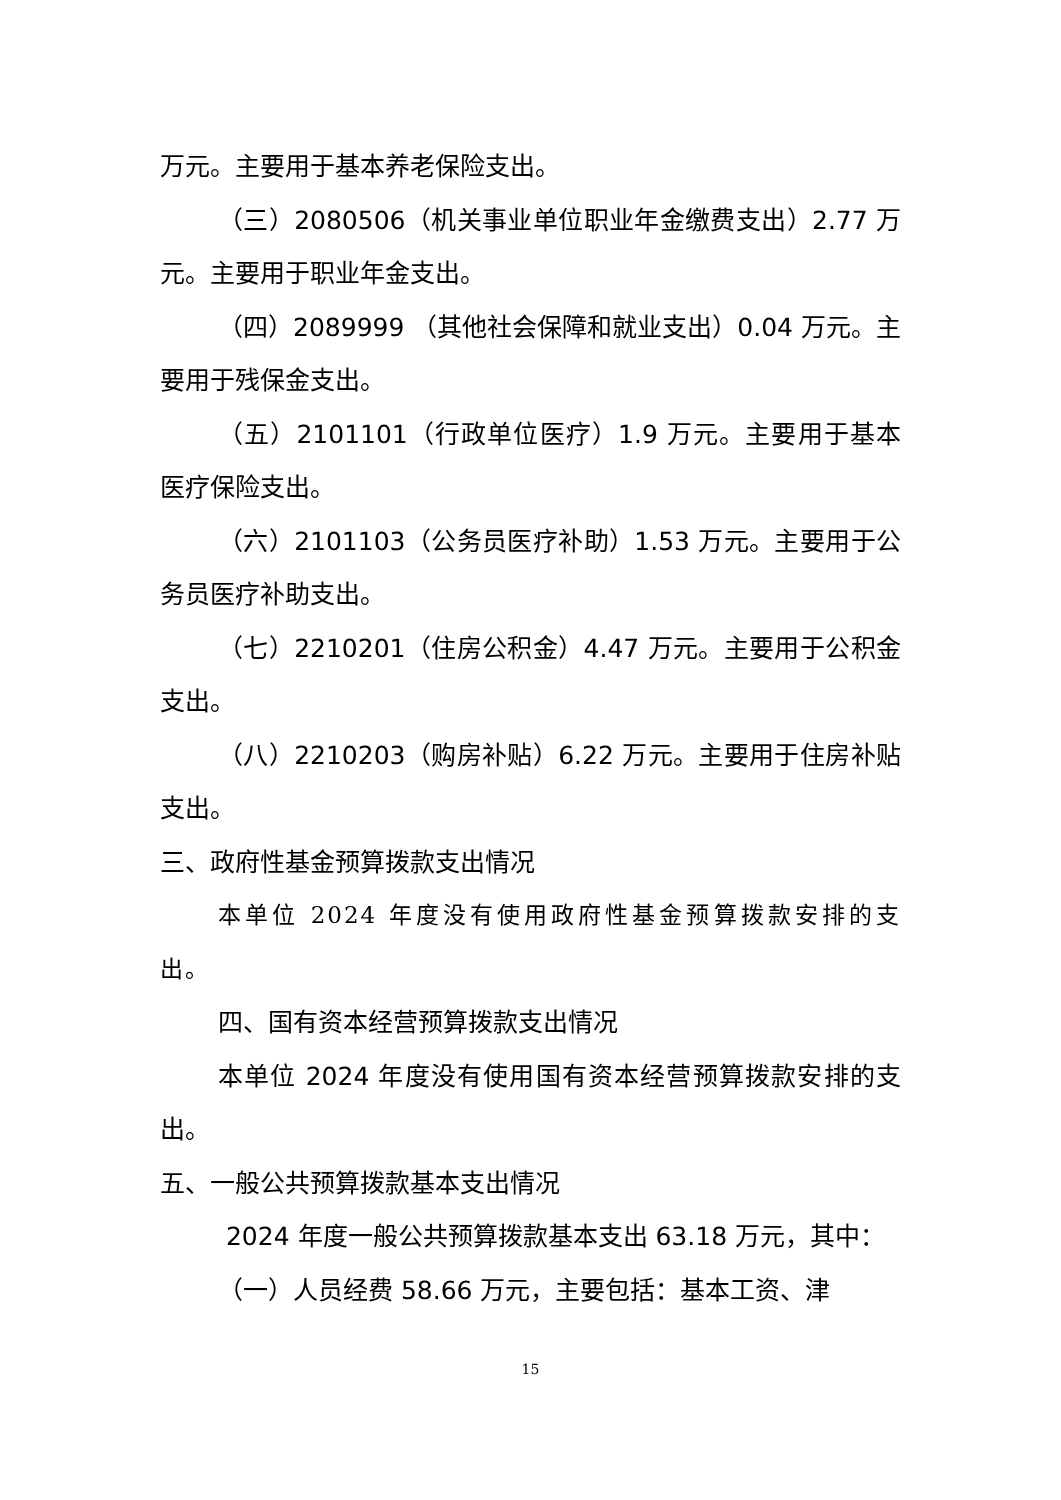万元。主要用于基本养老保险支出。
（三）2080506（机关事业单位职业年金缴费支出）2.77 万元。主要用于职业年金支出。
（四）2089999 （其他社会保障和就业支出）0.04 万元。主要用于残保金支出。
（五）2101101（行政单位医疗）1.9 万元。主要用于基本医疗保险支出。
（六）2101103（公务员医疗补助）1.53 万元。主要用于公务员医疗补助支出。
（七）2210201（住房公积金）4.47 万元。主要用于公积金支出。
（八）2210203（购房补贴）6.22 万元。主要用于住房补贴支出。
三、政府性基金预算拨款支出情况
本单位 2024 年度没有使用政府性基金预算拨款安排的支出。
四、国有资本经营预算拨款支出情况
本单位 2024 年度没有使用国有资本经营预算拨款安排的支出。
五、一般公共预算拨款基本支出情况
2024 年度一般公共预算拨款基本支出 63.18 万元，其中：
（一）人员经费 58.66 万元，主要包括：基本工资、津
15